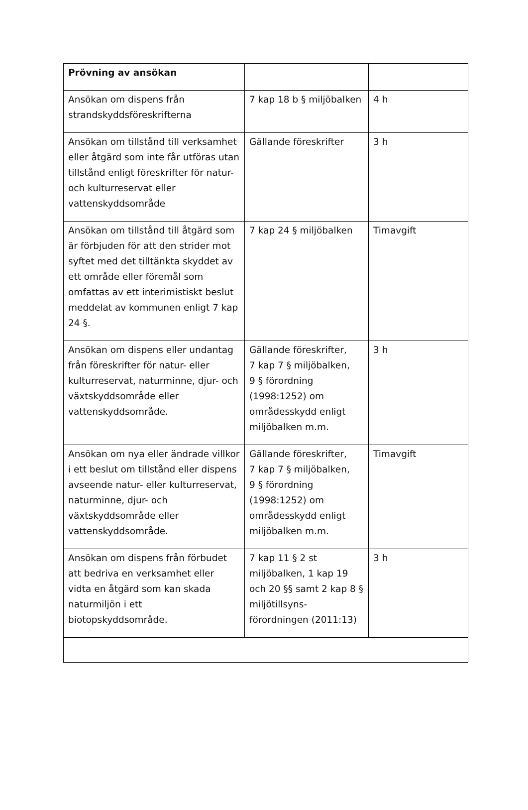| Prövning av ansökan | | |
| Ansökan om dispens från strandskyddsföreskrifterna | 7 kap 18 b § miljöbalken | 4 h |
| Ansökan om tillstånd till verksamhet eller åtgärd som inte får utföras utan tillstånd enligt föreskrifter för natur- och kulturreservat eller vattenskyddsområde | Gällande föreskrifter | 3 h |
| Ansökan om tillstånd till åtgärd som är förbjuden för att den strider mot syftet med det tilltänkta skyddet av ett område eller föremål som omfattas av ett interimistiskt beslut meddelat av kommunen enligt 7 kap 24 §. | 7 kap 24 § miljöbalken | Timavgift |
| Ansökan om dispens eller undantag från föreskrifter för natur- eller kulturreservat, naturminne, djur- och växtskyddsområde eller vattenskyddsområde. | Gällande föreskrifter, 7 kap 7 § miljöbalken, 9 § förordning (1998:1252) om områdesskydd enligt miljöbalken m.m. | 3 h |
| Ansökan om nya eller ändrade villkor i ett beslut om tillstånd eller dispens avseende natur- eller kulturreservat, naturminne, djur- och växtskyddsområde eller vattenskyddsområde. | Gällande föreskrifter, 7 kap 7 § miljöbalken, 9 § förordning (1998:1252) om områdesskydd enligt miljöbalken m.m. | Timavgift |
| Ansökan om dispens från förbudet att bedriva en verksamhet eller vidta en åtgärd som kan skada naturmiljön i ett biotopskyddsområde. | 7 kap 11 § 2 st miljöbalken, 1 kap 19 och 20 §§ samt 2 kap 8 § miljötillsyns-förordningen (2011:13) | 3 h |